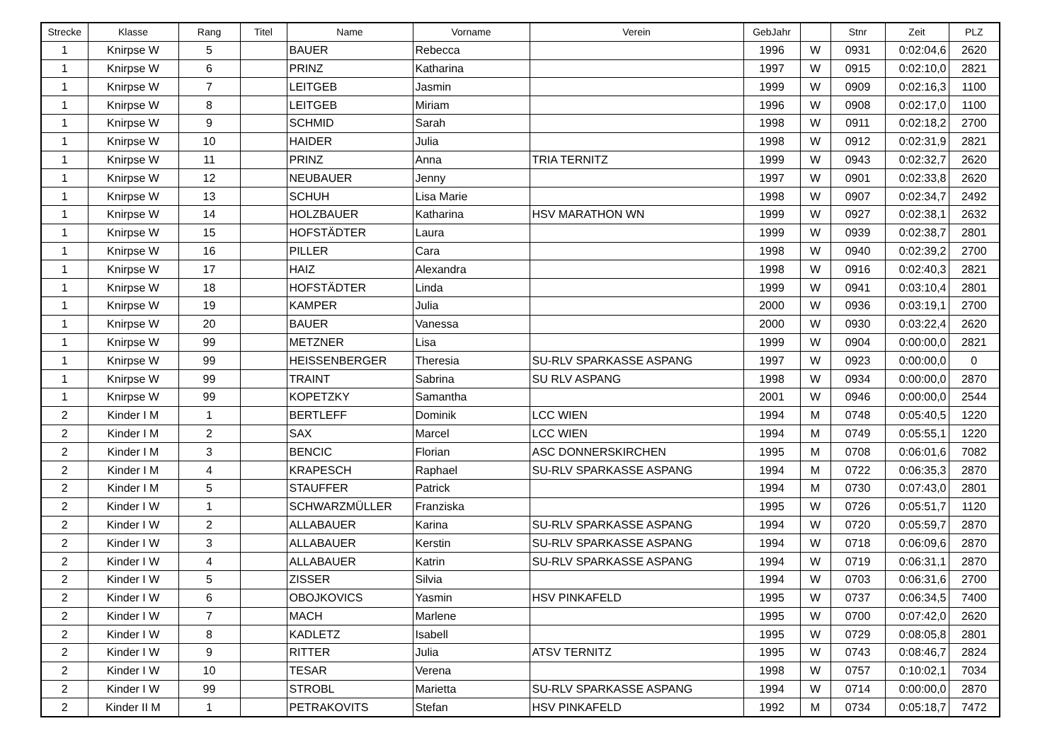| Strecke | Klasse | Rang | Titel | Name | Vorname | Verein | GebJahr | | Stnr | Zeit | PLZ |
| --- | --- | --- | --- | --- | --- | --- | --- | --- | --- | --- | --- |
| 1 | Knirpse W | 5 | | BAUER | Rebecca | | 1996 | W | 0931 | 0:02:04,6 | 2620 |
| 1 | Knirpse W | 6 | | PRINZ | Katharina | | 1997 | W | 0915 | 0:02:10,0 | 2821 |
| 1 | Knirpse W | 7 | | LEITGEB | Jasmin | | 1999 | W | 0909 | 0:02:16,3 | 1100 |
| 1 | Knirpse W | 8 | | LEITGEB | Miriam | | 1996 | W | 0908 | 0:02:17,0 | 1100 |
| 1 | Knirpse W | 9 | | SCHMID | Sarah | | 1998 | W | 0911 | 0:02:18,2 | 2700 |
| 1 | Knirpse W | 10 | | HAIDER | Julia | | 1998 | W | 0912 | 0:02:31,9 | 2821 |
| 1 | Knirpse W | 11 | | PRINZ | Anna | TRIA TERNITZ | 1999 | W | 0943 | 0:02:32,7 | 2620 |
| 1 | Knirpse W | 12 | | NEUBAUER | Jenny | | 1997 | W | 0901 | 0:02:33,8 | 2620 |
| 1 | Knirpse W | 13 | | SCHUH | Lisa Marie | | 1998 | W | 0907 | 0:02:34,7 | 2492 |
| 1 | Knirpse W | 14 | | HOLZBAUER | Katharina | HSV MARATHON WN | 1999 | W | 0927 | 0:02:38,1 | 2632 |
| 1 | Knirpse W | 15 | | HOFSTÄDTER | Laura | | 1999 | W | 0939 | 0:02:38,7 | 2801 |
| 1 | Knirpse W | 16 | | PILLER | Cara | | 1998 | W | 0940 | 0:02:39,2 | 2700 |
| 1 | Knirpse W | 17 | | HAIZ | Alexandra | | 1998 | W | 0916 | 0:02:40,3 | 2821 |
| 1 | Knirpse W | 18 | | HOFSTÄDTER | Linda | | 1999 | W | 0941 | 0:03:10,4 | 2801 |
| 1 | Knirpse W | 19 | | KAMPER | Julia | | 2000 | W | 0936 | 0:03:19,1 | 2700 |
| 1 | Knirpse W | 20 | | BAUER | Vanessa | | 2000 | W | 0930 | 0:03:22,4 | 2620 |
| 1 | Knirpse W | 99 | | METZNER | Lisa | | 1999 | W | 0904 | 0:00:00,0 | 2821 |
| 1 | Knirpse W | 99 | | HEISSENBERGER | Theresia | SU-RLV SPARKASSE ASPANG | 1997 | W | 0923 | 0:00:00,0 | 0 |
| 1 | Knirpse W | 99 | | TRAINT | Sabrina | SU RLV ASPANG | 1998 | W | 0934 | 0:00:00,0 | 2870 |
| 1 | Knirpse W | 99 | | KOPETZKY | Samantha | | 2001 | W | 0946 | 0:00:00,0 | 2544 |
| 2 | Kinder I M | 1 | | BERTLEFF | Dominik | LCC WIEN | 1994 | M | 0748 | 0:05:40,5 | 1220 |
| 2 | Kinder I M | 2 | | SAX | Marcel | LCC WIEN | 1994 | M | 0749 | 0:05:55,1 | 1220 |
| 2 | Kinder I M | 3 | | BENCIC | Florian | ASC DONNERSKIRCHEN | 1995 | M | 0708 | 0:06:01,6 | 7082 |
| 2 | Kinder I M | 4 | | KRAPESCH | Raphael | SU-RLV SPARKASSE ASPANG | 1994 | M | 0722 | 0:06:35,3 | 2870 |
| 2 | Kinder I M | 5 | | STAUFFER | Patrick | | 1994 | M | 0730 | 0:07:43,0 | 2801 |
| 2 | Kinder I W | 1 | | SCHWARZMÜLLER | Franziska | | 1995 | W | 0726 | 0:05:51,7 | 1120 |
| 2 | Kinder I W | 2 | | ALLABAUER | Karina | SU-RLV SPARKASSE ASPANG | 1994 | W | 0720 | 0:05:59,7 | 2870 |
| 2 | Kinder I W | 3 | | ALLABAUER | Kerstin | SU-RLV SPARKASSE ASPANG | 1994 | W | 0718 | 0:06:09,6 | 2870 |
| 2 | Kinder I W | 4 | | ALLABAUER | Katrin | SU-RLV SPARKASSE ASPANG | 1994 | W | 0719 | 0:06:31,1 | 2870 |
| 2 | Kinder I W | 5 | | ZISSER | Silvia | | 1994 | W | 0703 | 0:06:31,6 | 2700 |
| 2 | Kinder I W | 6 | | OBOJKOVICS | Yasmin | HSV PINKAFELD | 1995 | W | 0737 | 0:06:34,5 | 7400 |
| 2 | Kinder I W | 7 | | MACH | Marlene | | 1995 | W | 0700 | 0:07:42,0 | 2620 |
| 2 | Kinder I W | 8 | | KADLETZ | Isabell | | 1995 | W | 0729 | 0:08:05,8 | 2801 |
| 2 | Kinder I W | 9 | | RITTER | Julia | ATSV TERNITZ | 1995 | W | 0743 | 0:08:46,7 | 2824 |
| 2 | Kinder I W | 10 | | TESAR | Verena | | 1998 | W | 0757 | 0:10:02,1 | 7034 |
| 2 | Kinder I W | 99 | | STROBL | Marietta | SU-RLV SPARKASSE ASPANG | 1994 | W | 0714 | 0:00:00,0 | 2870 |
| 2 | Kinder II M | 1 | | PETRAKOVITS | Stefan | HSV PINKAFELD | 1992 | M | 0734 | 0:05:18,7 | 7472 |